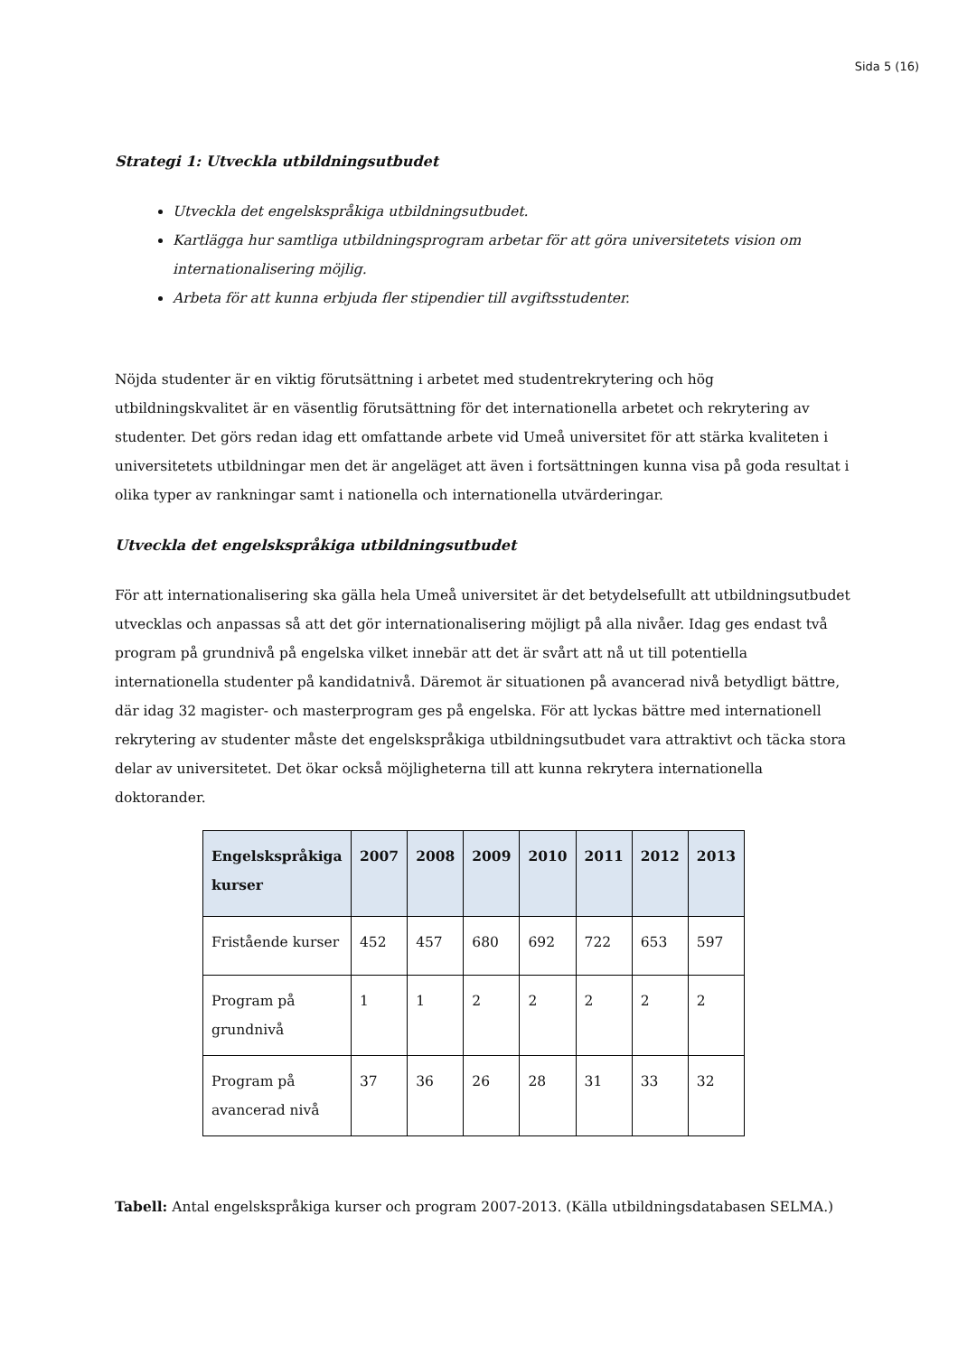Sida 5 (16)
Strategi 1: Utveckla utbildningsutbudet
Utveckla det engelskspråkiga utbildningsutbudet.
Kartlägga hur samtliga utbildningsprogram arbetar för att göra universitetets vision om internationalisering möjlig.
Arbeta för att kunna erbjuda fler stipendier till avgiftsstudenter.
Nöjda studenter är en viktig förutsättning i arbetet med studentrekrytering och hög utbildningskvalitet är en väsentlig förutsättning för det internationella arbetet och rekrytering av studenter. Det görs redan idag ett omfattande arbete vid Umeå universitet för att stärka kvaliteten i universitetets utbildningar men det är angeläget att även i fortsättningen kunna visa på goda resultat i olika typer av rankningar samt i nationella och internationella utvärderingar.
Utveckla det engelskspråkiga utbildningsutbudet
För att internationalisering ska gälla hela Umeå universitet är det betydelsefullt att utbildningsutbudet utvecklas och anpassas så att det gör internationalisering möjligt på alla nivåer. Idag ges endast två program på grundnivå på engelska vilket innebär att det är svårt att nå ut till potentiella internationella studenter på kandidatnivå. Däremot är situationen på avancerad nivå betydligt bättre, där idag 32 magister- och masterprogram ges på engelska. För att lyckas bättre med internationell rekrytering av studenter måste det engelskspråkiga utbildningsutbudet vara attraktivt och täcka stora delar av universitetet. Det ökar också möjligheterna till att kunna rekrytera internationella doktorander.
| Engelskspråkiga kurser | 2007 | 2008 | 2009 | 2010 | 2011 | 2012 | 2013 |
| --- | --- | --- | --- | --- | --- | --- | --- |
| Fristående kurser | 452 | 457 | 680 | 692 | 722 | 653 | 597 |
| Program på grundnivå | 1 | 1 | 2 | 2 | 2 | 2 | 2 |
| Program på avancerad nivå | 37 | 36 | 26 | 28 | 31 | 33 | 32 |
Tabell: Antal engelskspråkiga kurser och program 2007-2013. (Källa utbildningsdatabasen SELMA.)